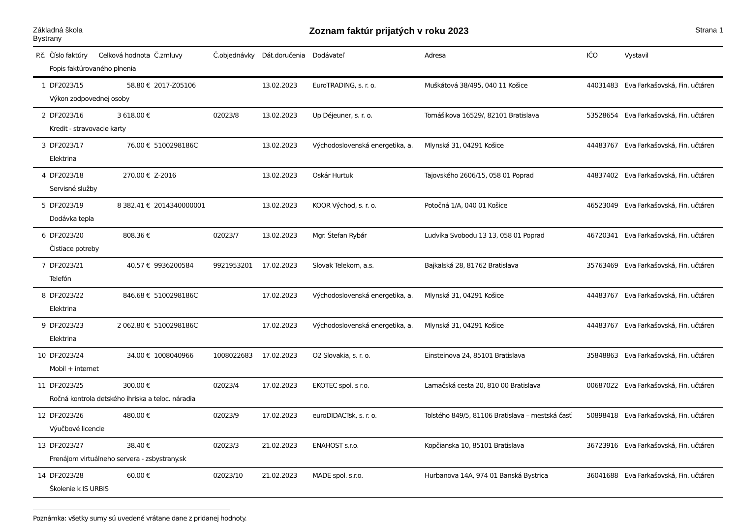Základná škola
Bystrany
Zoznam faktúr prijatých v roku 2023
Strana 1
| P.č. | Číslo faktúry | Celková hodnota | Č.zmluvy | Č.objednávky | Dát.doručenia | Dodávateľ | Adresa | IČO | Vystavil |
| --- | --- | --- | --- | --- | --- | --- | --- | --- | --- |
| | Popis faktúrovaného plnenia | | | | | | | | |
| 1 | DF2023/15 | 58.80 € | 2017-Z05106 | | 13.02.2023 | EuroTRADING, s. r. o. | Muškátová 38/495, 040 11 Košice | 44031483 | Eva Farkašovská, Fin. učtáren |
| | Výkon zodpovednej osoby | | | | | | | | |
| 2 | DF2023/16 | 3 618.00 € | | 02023/8 | 13.02.2023 | Up Déjeuner, s. r. o. | Tomášikova 16529/, 82101 Bratislava | 53528654 | Eva Farkašovská, Fin. učtáren |
| | Kredit - stravovacie karty | | | | | | | | |
| 3 | DF2023/17 | 76.00 € | 5100298186C | | 13.02.2023 | Východoslovenská energetika, a. | Mlynská 31, 04291 Košice | 44483767 | Eva Farkašovská, Fin. učtáren |
| | Elektrina | | | | | | | | |
| 4 | DF2023/18 | 270.00 € | Z-2016 | | 13.02.2023 | Oskár Hurtuk | Tajovského 2606/15, 058 01 Poprad | 44837402 | Eva Farkašovská, Fin. učtáren |
| | Servisné služby | | | | | | | | |
| 5 | DF2023/19 | 8 382.41 € | 2014340000001 | | 13.02.2023 | KOOR Východ, s. r. o. | Potočná 1/A, 040 01 Košice | 46523049 | Eva Farkašovská, Fin. učtáren |
| | Dodávka tepla | | | | | | | | |
| 6 | DF2023/20 | 808.36 € | | 02023/7 | 13.02.2023 | Mgr. Štefan Rybár | Ludvíka Svobodu 13 13, 058 01 Poprad | 46720341 | Eva Farkašovská, Fin. učtáren |
| | Čistiace potreby | | | | | | | | |
| 7 | DF2023/21 | 40.57 € | 9936200584 | 9921953201 | 17.02.2023 | Slovak Telekom, a.s. | Bajkalská 28, 81762 Bratislava | 35763469 | Eva Farkašovská, Fin. učtáren |
| | Telefón | | | | | | | | |
| 8 | DF2023/22 | 846.68 € | 5100298186C | | 17.02.2023 | Východoslovenská energetika, a. | Mlynská 31, 04291 Košice | 44483767 | Eva Farkašovská, Fin. učtáren |
| | Elektrina | | | | | | | | |
| 9 | DF2023/23 | 2 062.80 € | 5100298186C | | 17.02.2023 | Východoslovenská energetika, a. | Mlynská 31, 04291 Košice | 44483767 | Eva Farkašovská, Fin. učtáren |
| | Elektrina | | | | | | | | |
| 10 | DF2023/24 | 34.00 € | 1008040966 | 1008022683 | 17.02.2023 | O2 Slovakia, s. r. o. | Einsteinova 24, 85101 Bratislava | 35848863 | Eva Farkašovská, Fin. učtáren |
| | Mobil + internet | | | | | | | | |
| 11 | DF2023/25 | 300.00 € | | 02023/4 | 17.02.2023 | EKOTEC spol. s r.o. | Lamačská cesta 20, 810 00 Bratislava | 00687022 | Eva Farkašovská, Fin. učtáren |
| | Ročná kontrola detského ihriska a teloc. náradia | | | | | | | | |
| 12 | DF2023/26 | 480.00 € | | 02023/9 | 17.02.2023 | euroDIDACTsk, s. r. o. | Tolstého 849/5, 81106 Bratislava – mestská časť | 50898418 | Eva Farkašovská, Fin. učtáren |
| | Výučbové licencie | | | | | | | | |
| 13 | DF2023/27 | 38.40 € | | 02023/3 | 21.02.2023 | ENAHOST s.r.o. | Kopčianska 10, 85101 Bratislava | 36723916 | Eva Farkašovská, Fin. učtáren |
| | Prenájom virtuálneho servera - zsbystrany.sk | | | | | | | | |
| 14 | DF2023/28 | 60.00 € | | 02023/10 | 21.02.2023 | MADE spol. s.r.o. | Hurbanova 14A, 974 01 Banská Bystrica | 36041688 | Eva Farkašovská, Fin. učtáren |
| | Školenie k IS URBIS | | | | | | | | |
Poznámka: všetky sumy sú uvedené vrátane dane z pridanej hodnoty.